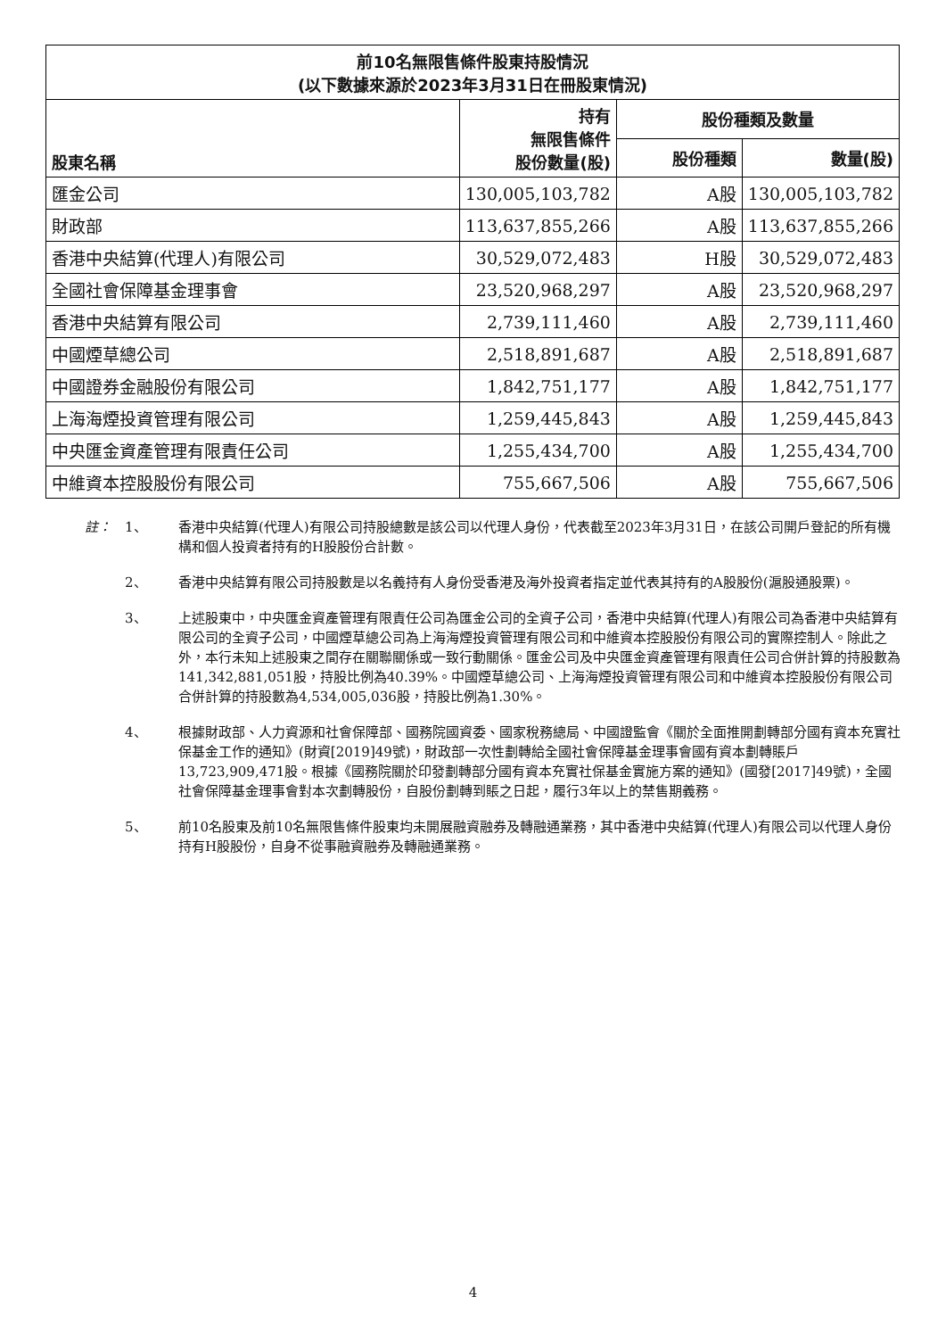| 前10名無限售條件股東持股情況 (以下數據來源於2023年3月31日在冊股東情況) | | | |
| --- | --- | --- | --- |
| 股東名稱 | 持有 無限售條件 股份數量(股) | 股份種類及數量 | |
| | | 股份種類 | 數量(股) |
| 匯金公司 | 130,005,103,782 | A股 | 130,005,103,782 |
| 財政部 | 113,637,855,266 | A股 | 113,637,855,266 |
| 香港中央結算(代理人)有限公司 | 30,529,072,483 | H股 | 30,529,072,483 |
| 全國社會保障基金理事會 | 23,520,968,297 | A股 | 23,520,968,297 |
| 香港中央結算有限公司 | 2,739,111,460 | A股 | 2,739,111,460 |
| 中國煙草總公司 | 2,518,891,687 | A股 | 2,518,891,687 |
| 中國證券金融股份有限公司 | 1,842,751,177 | A股 | 1,842,751,177 |
| 上海海煙投資管理有限公司 | 1,259,445,843 | A股 | 1,259,445,843 |
| 中央匯金資產管理有限責任公司 | 1,255,434,700 | A股 | 1,255,434,700 |
| 中維資本控股股份有限公司 | 755,667,506 | A股 | 755,667,506 |
註： 1、 香港中央結算(代理人)有限公司持股總數是該公司以代理人身份，代表截至2023年3月31日，在該公司開戶登記的所有機構和個人投資者持有的H股股份合計數。
2、 香港中央結算有限公司持股數是以名義持有人身份受香港及海外投資者指定並代表其持有的A股股份(滬股通股票)。
3、 上述股東中，中央匯金資產管理有限責任公司為匯金公司的全資子公司，香港中央結算(代理人)有限公司為香港中央結算有限公司的全資子公司，中國煙草總公司為上海海煙投資管理有限公司和中維資本控股股份有限公司的實際控制人。除此之外，本行未知上述股東之間存在關聯關係或一致行動關係。匯金公司及中央匯金資產管理有限責任公司合併計算的持股數為141,342,881,051股，持股比例為40.39%。中國煙草總公司、上海海煙投資管理有限公司和中維資本控股股份有限公司合併計算的持股數為4,534,005,036股，持股比例為1.30%。
4、 根據財政部、人力資源和社會保障部、國務院國資委、國家稅務總局、中國證監會《關於全面推開劃轉部分國有資本充實社保基金工作的通知》(財資[2019]49號)，財政部一次性劃轉給全國社會保障基金理事會國有資本劃轉賬戶13,723,909,471股。根據《國務院關於印發劃轉部分國有資本充實社保基金實施方案的通知》(國發[2017]49號)，全國社會保障基金理事會對本次劃轉股份，自股份劃轉到賬之日起，履行3年以上的禁售期義務。
5、 前10名股東及前10名無限售條件股東均未開展融資融券及轉融通業務，其中香港中央結算(代理人)有限公司以代理人身份持有H股股份，自身不從事融資融券及轉融通業務。
4